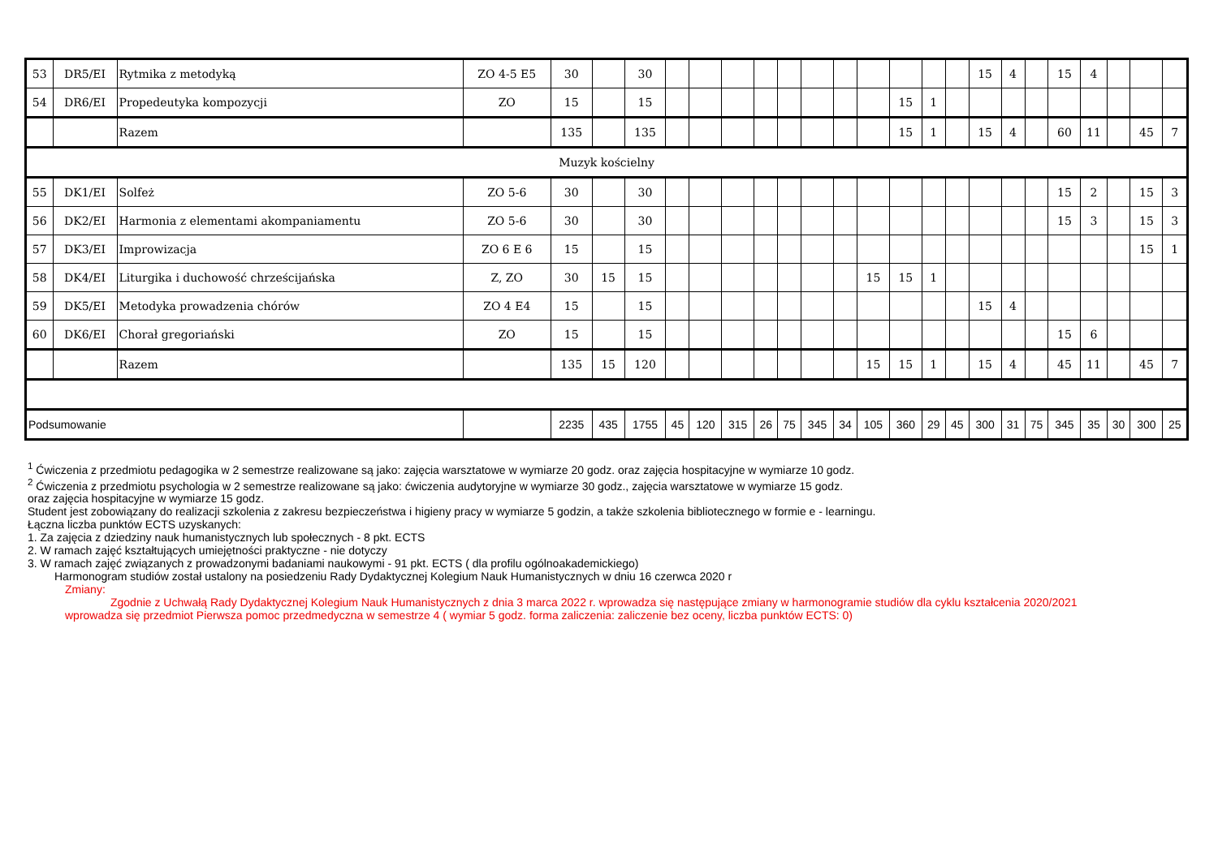| 53 | DR5/EI | Rytmika z metodyką | ZO 4-5 E5 | 30 | | 30 | | | | | | | | | | | | 15 | 4 | | 15 | 4 | | | |
| 54 | DR6/EI | Propedeutyka kompozycji | ZO | 15 | | 15 | | | | | | | | | 15 | 1 | | | | | | | | | |
| | | Razem | | 135 | | 135 | | | | | | | | | 15 | 1 | | 15 | 4 | | 60 | 11 | | 45 | 7 |
| Muzyk kościelny | | | | | | | | | | | | | | | | | | | | | | | | | |
| 55 | DK1/EI | Solfeż | ZO 5-6 | 30 | | 30 | | | | | | | | | | | | | | | 15 | 2 | | 15 | 3 |
| 56 | DK2/EI | Harmonia z elementami akompaniamentu | ZO 5-6 | 30 | | 30 | | | | | | | | | | | | | | | 15 | 3 | | 15 | 3 |
| 57 | DK3/EI | Improwizacja | ZO 6 E 6 | 15 | | 15 | | | | | | | | | | | | | | | | | | 15 | 1 |
| 58 | DK4/EI | Liturgika i duchowość chrześcijańska | Z, ZO | 30 | 15 | 15 | | | | | | | | 15 | 15 | 1 | | | | | | | | | |
| 59 | DK5/EI | Metodyka prowadzenia chórów | ZO 4 E4 | 15 | | 15 | | | | | | | | | | | | 15 | 4 | | | | | | |
| 60 | DK6/EI | Chorał gregoriański | ZO | 15 | | 15 | | | | | | | | | | | | | | | 15 | 6 | | | |
| | | Razem | | 135 | 15 | 120 | | | | | | | | 15 | 15 | 1 | | 15 | 4 | | 45 | 11 | | 45 | 7 |
| Podsumowanie | | | | 2235 | 435 | 1755 | 45 | 120 | 315 | 26 | 75 | 345 | 34 | 105 | 360 | 29 | 45 | 300 | 31 | 75 | 345 | 35 | 30 | 300 | 25 |
<sup>1</sup> Ćwiczenia z przedmiotu pedagogika w 2 semestrze realizowane są jako: zajęcia warsztatowe w wymiarze 20 godz. oraz zajęcia hospitacyjne w wymiarze 10 godz.
<sup>2</sup> Ćwiczenia z przedmiotu psychologia w 2 semestrze realizowane są jako: ćwiczenia audytoryjne w wymiarze 30 godz., zajęcia warsztatowe w wymiarze 15 godz.
oraz zajęcia hospitacyjne w wymiarze 15 godz.
Student jest zobowiązany do realizacji szkolenia z zakresu bezpieczeństwa i higieny pracy w wymiarze 5 godzin, a także szkolenia bibliotecznego w formie e - learningu.
Łączna liczba punktów ECTS uzyskanych:
1. Za zajęcia z dziedziny nauk humanistycznych lub społecznych - 8 pkt. ECTS
2. W ramach zajęć kształtujących umiejętności praktyczne - nie dotyczy
3. W ramach zajęć związanych z prowadzonymi badaniami naukowymi - 91 pkt. ECTS ( dla profilu ogólnoakademickiego)
Harmonogram studiów został ustalony na posiedzeniu Rady Dydaktycznej Kolegium Nauk Humanistycznych w dniu 16 czerwca 2020 r
Zmiany:
Zgodnie z Uchwałą Rady Dydaktycznej Kolegium Nauk Humanistycznych z dnia 3 marca 2022 r. wprowadza się następujące zmiany w harmonogramie studiów dla cyklu kształcenia 2020/2021
wprowadza się przedmiot Pierwsza pomoc przedmedyczna w semestrze 4 ( wymiar 5 godz. forma zaliczenia: zaliczenie bez oceny, liczba punktów ECTS: 0)